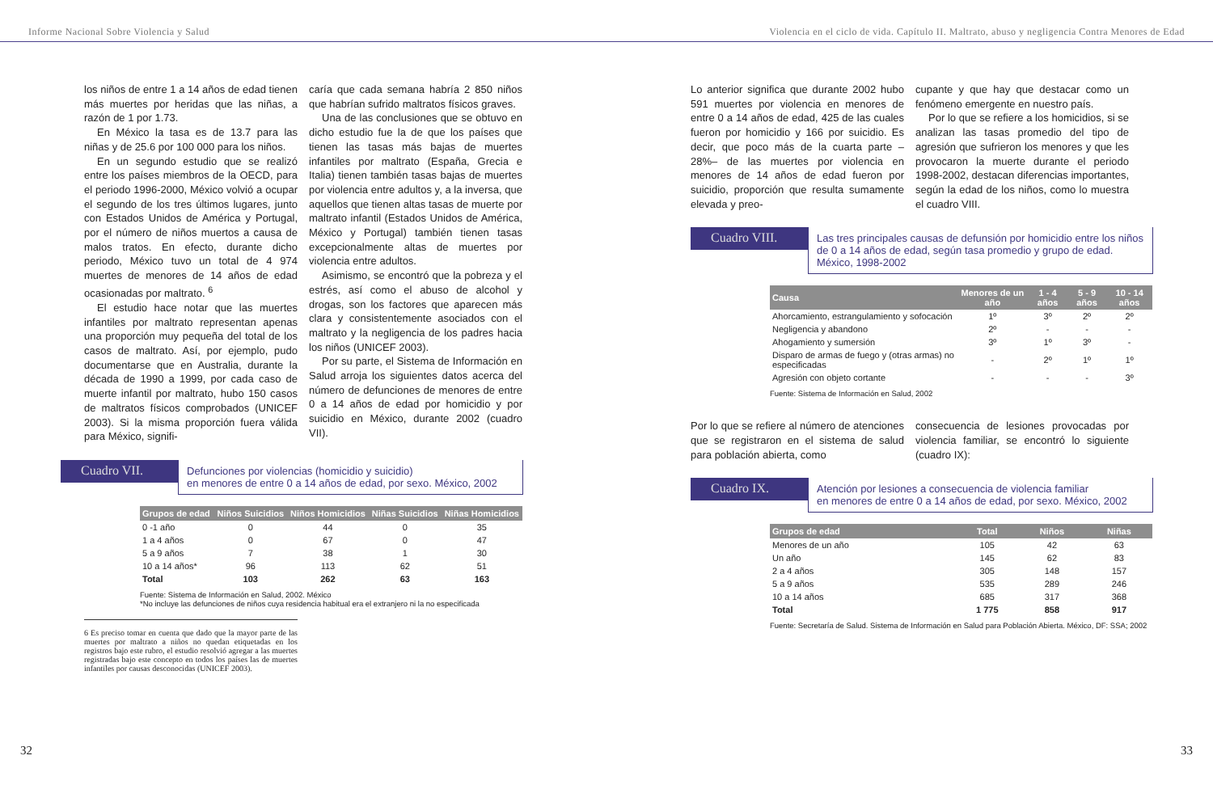Informe Nacional Sobre Violencia y Salud Violencia en el ciclo de vida. Capítulo II. Maltrato, abuso y negligencia Contra Menores de Edad
los niños de entre 1 a 14 años de edad tienen más muertes por heridas que las niñas, a razón de 1 por 1.73.
En México la tasa es de 13.7 para las niñas y de 25.6 por 100 000 para los niños.
En un segundo estudio que se realizó entre los países miembros de la OECD, para el periodo 1996-2000, México volvió a ocupar el segundo de los tres últimos lugares, junto con Estados Unidos de América y Portugal, por el número de niños muertos a causa de malos tratos. En efecto, durante dicho periodo, México tuvo un total de 4 974 muertes de menores de 14 años de edad ocasionadas por maltrato. <sup>6</sup>
El estudio hace notar que las muertes infantiles por maltrato representan apenas una proporción muy pequeña del total de los casos de maltrato. Así, por ejemplo, pudo documentarse que en Australia, durante la década de 1990 a 1999, por cada caso de muerte infantil por maltrato, hubo 150 casos de maltratos físicos comprobados (UNICEF 2003). Si la misma proporción fuera válida para México, signifi-
caría que cada semana habría 2 850 niños que habrían sufrido maltratos físicos graves.
Una de las conclusiones que se obtuvo en dicho estudio fue la de que los países que tienen las tasas más bajas de muertes infantiles por maltrato (España, Grecia e Italia) tienen también tasas bajas de muertes por violencia entre adultos y, a la inversa, que aquellos que tienen altas tasas de muerte por maltrato infantil (Estados Unidos de América, México y Portugal) también tienen tasas excepcionalmente altas de muertes por violencia entre adultos.
Asimismo, se encontró que la pobreza y el estrés, así como el abuso de alcohol y drogas, son los factores que aparecen más clara y consistentemente asociados con el maltrato y la negligencia de los padres hacia los niños (UNICEF 2003).
Por su parte, el Sistema de Información en Salud arroja los siguientes datos acerca del número de defunciones de menores de entre 0 a 14 años de edad por homicidio y por suicidio en México, durante 2002 (cuadro VII).
Cuadro VII.
Defunciones por violencias (homicidio y suicidio)
en menores de entre 0 a 14 años de edad, por sexo. México, 2002
| Grupos de edad | Niños Suicidios | Niños Homicidios | Niñas Suicidios | Niñas Homicidios |
| --- | --- | --- | --- | --- |
| 0 -1 año | 0 | 44 | 0 | 35 |
| 1 a 4 años | 0 | 67 | 0 | 47 |
| 5 a 9 años | 7 | 38 | 1 | 30 |
| 10 a 14 años* | 96 | 113 | 62 | 51 |
| Total | 103 | 262 | 63 | 163 |
Fuente: Sistema de Información en Salud, 2002. México
*No incluye las defunciones de niños cuya residencia habitual era el extranjero ni la no especificada
6 Es preciso tomar en cuenta que dado que la mayor parte de las muertes por maltrato a niños no quedan etiquetadas en los registros bajo este rubro, el estudio resolvió agregar a las muertes registradas bajo este concepto en todos los países las de muertes infantiles por causas desconocidas (UNICEF 2003).
32
Lo anterior significa que durante 2002 hubo 591 muertes por violencia en menores de entre 0 a 14 años de edad, 425 de las cuales fueron por homicidio y 166 por suicidio. Es decir, que poco más de la cuarta parte –28%– de las muertes por violencia en menores de 14 años de edad fueron por suicidio, proporción que resulta sumamente elevada y preo-
cupante y que hay que destacar como un fenómeno emergente en nuestro país.
Por lo que se refiere a los homicidios, si se analizan las tasas promedio del tipo de agresión que sufrieron los menores y que les provocaron la muerte durante el periodo 1998-2002, destacan diferencias importantes, según la edad de los niños, como lo muestra el cuadro VIII.
Cuadro VIII.
Las tres principales causas de defunsión por homicidio entre los niños de 0 a 14 años de edad, según tasa promedio y grupo de edad. México, 1998-2002
| Causa | Menores de un año | 1 - 4 años | 5 - 9 años | 10 - 14 años |
| --- | --- | --- | --- | --- |
| Ahorcamiento, estrangulamiento y sofocación | 1º | 3º | 2º | 2º |
| Negligencia y abandono | 2º | - | - | - |
| Ahogamiento y sumersión | 3º | 1º | 3º | - |
| Disparo de armas de fuego y (otras armas) no especificadas | - | 2º | 1º | 1º |
| Agresión con objeto cortante | - | - | - | 3º |
Fuente: Sistema de Información en Salud, 2002
Por lo que se refiere al número de atenciones que se registraron en el sistema de salud para población abierta, como
consecuencia de lesiones provocadas por violencia familiar, se encontró lo siguiente (cuadro IX):
Cuadro IX.
Atención por lesiones a consecuencia de violencia familiar
en menores de entre 0 a 14 años de edad, por sexo. México, 2002
| Grupos de edad | Total | Niños | Niñas |
| --- | --- | --- | --- |
| Menores de un año | 105 | 42 | 63 |
| Un año | 145 | 62 | 83 |
| 2 a 4 años | 305 | 148 | 157 |
| 5 a 9 años | 535 | 289 | 246 |
| 10 a 14 años | 685 | 317 | 368 |
| Total | 1 775 | 858 | 917 |
Fuente: Secretaría de Salud. Sistema de Información en Salud para Población Abierta. México, DF: SSA; 2002
33